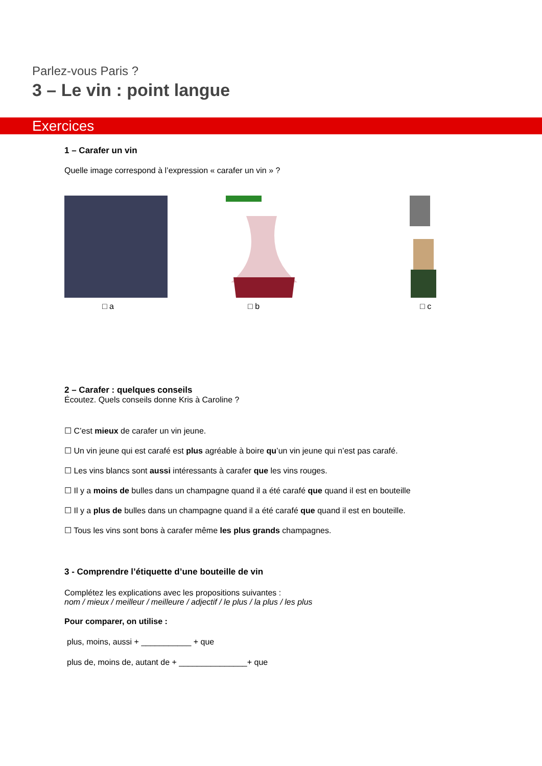Parlez-vous Paris ?
3 – Le vin : point langue
Exercices
1 – Carafer un vin
Quelle image correspond à l’expression « carafer un vin » ?
□ a □ b □ c
2 – Carafer : quelques conseils
Écoutez. Quels conseils donne Kris à Caroline ?
☐ C’est mieux de carafer un vin jeune.
☐ Un vin jeune qui est carafé est plus agréable à boire qu’un vin jeune qui n’est pas carafé.
☐ Les vins blancs sont aussi intéressants à carafer que les vins rouges.
☐ Il y a moins de bulles dans un champagne quand il a été carafé que quand il est en bouteille
☐ Il y a plus de bulles dans un champagne quand il a été carafé que quand il est en bouteille.
☐ Tous les vins sont bons à carafer même les plus grands champagnes.
3 - Comprendre l’étiquette d’une bouteille de vin
Complétez les explications avec les propositions suivantes :
nom / mieux / meilleur / meilleure / adjectif / le plus / la plus / les plus
Pour comparer, on utilise :
plus, moins, aussi + ___________ + que
plus de, moins de, autant de + _______________+ que